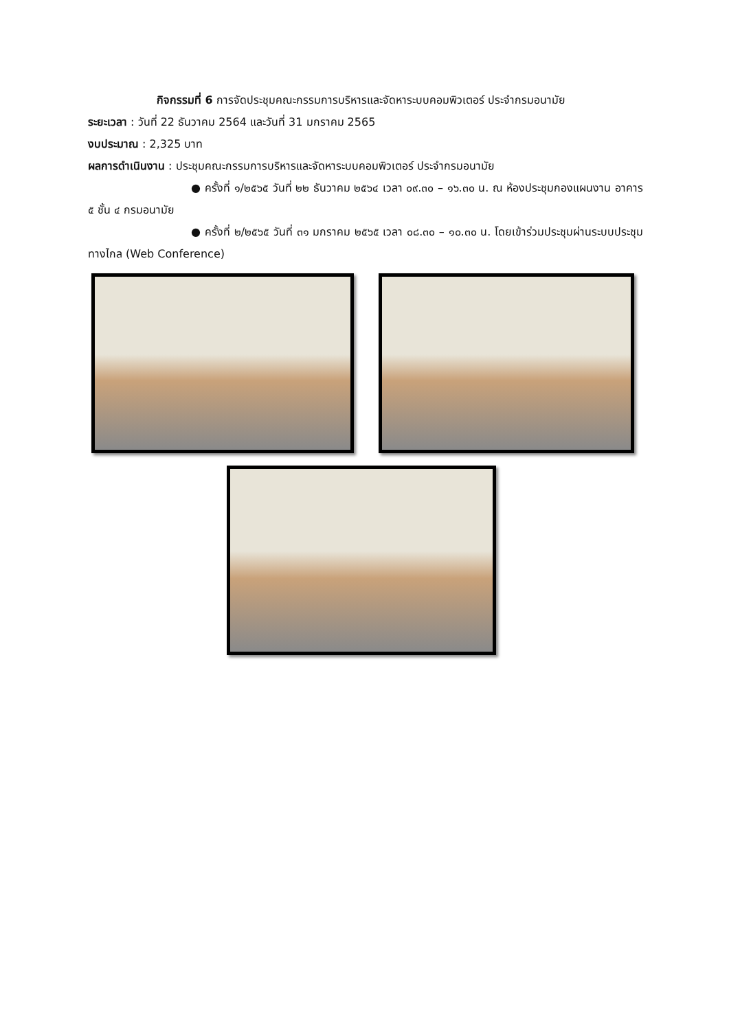กิจกรรมที่ 6 การจัดประชุมคณะกรรมการบริหารและจัดหาระบบคอมพิวเตอร์ ประจำกรมอนามัย
ระยะเวลา : วันที่ 22 ธันวาคม 2564 และวันที่ 31 มกราคม 2565
งบประมาณ : 2,325 บาท
ผลการดำเนินงาน : ประชุมคณะกรรมการบริหารและจัดหาระบบคอมพิวเตอร์ ประจำกรมอนามัย
● ครั้งที่ ๑/๒๕๖๕ วันที่ ๒๒ ธันวาคม ๒๕๖๔ เวลา ๐๙.๓๐ – ๑๖.๓๐ น. ณ ห้องประชุมกองแผนงาน อาคาร ๕ ชั้น ๔ กรมอนามัย
● ครั้งที่ ๒/๒๕๖๕ วันที่ ๓๑ มกราคม ๒๕๖๕ เวลา ๐๘.๓๐ – ๑๐.๓๐ น. โดยเข้าร่วมประชุมผ่านระบบประชุมทางไกล (Web Conference)